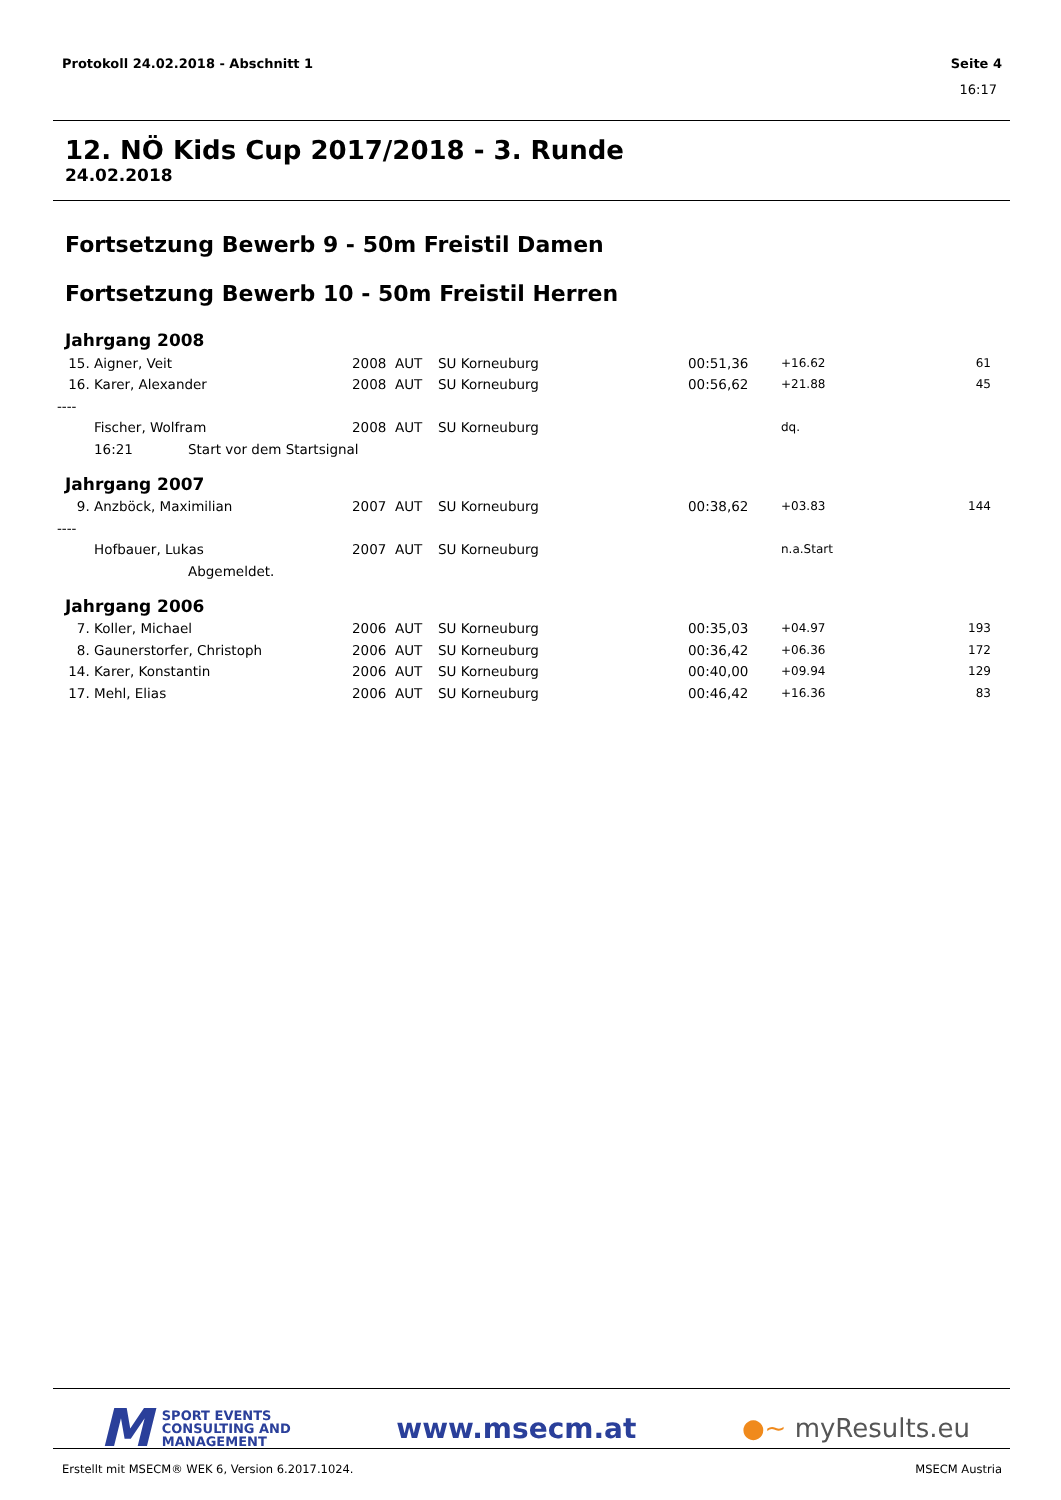Protokoll 24.02.2018 - Abschnitt 1 Seite 4
16:17
12. NÖ Kids Cup 2017/2018 - 3. Runde
24.02.2018
Fortsetzung Bewerb 9 - 50m Freistil Damen
Fortsetzung Bewerb 10 - 50m Freistil Herren
Jahrgang 2008
| 15. | Aigner, Veit | | 2008 | AUT | SU Korneuburg | 00:51,36 | +16.62 | 61 |
| 16. | Karer, Alexander | | 2008 | AUT | SU Korneuburg | 00:56,62 | +21.88 | 45 |
| ---- | | | | | | | | |
| | Fischer, Wolfram | | 2008 | AUT | SU Korneuburg | | dq. | |
| | 16:21 | Start vor dem Startsignal | | | | | | |
Jahrgang 2007
| 9. | Anzböck, Maximilian | | 2007 | AUT | SU Korneuburg | 00:38,62 | +03.83 | 144 |
| ---- | | | | | | | | |
| | Hofbauer, Lukas | | 2007 | AUT | SU Korneuburg | | n.a.Start | |
| | | Abgemeldet. | | | | | | |
Jahrgang 2006
| 7. | Koller, Michael | 2006 | AUT | SU Korneuburg | 00:35,03 | +04.97 | 193 |
| 8. | Gaunerstorfer, Christoph | 2006 | AUT | SU Korneuburg | 00:36,42 | +06.36 | 172 |
| 14. | Karer, Konstantin | 2006 | AUT | SU Korneuburg | 00:40,00 | +09.94 | 129 |
| 17. | Mehl, Elias | 2006 | AUT | SU Korneuburg | 00:46,42 | +16.36 | 83 |
M SPORT EVENTS
CONSULTING AND
MANAGEMENT
www.msecm.at ●~ myResults.eu
Erstellt mit MSECM® WEK 6, Version 6.2017.1024. MSECM Austria